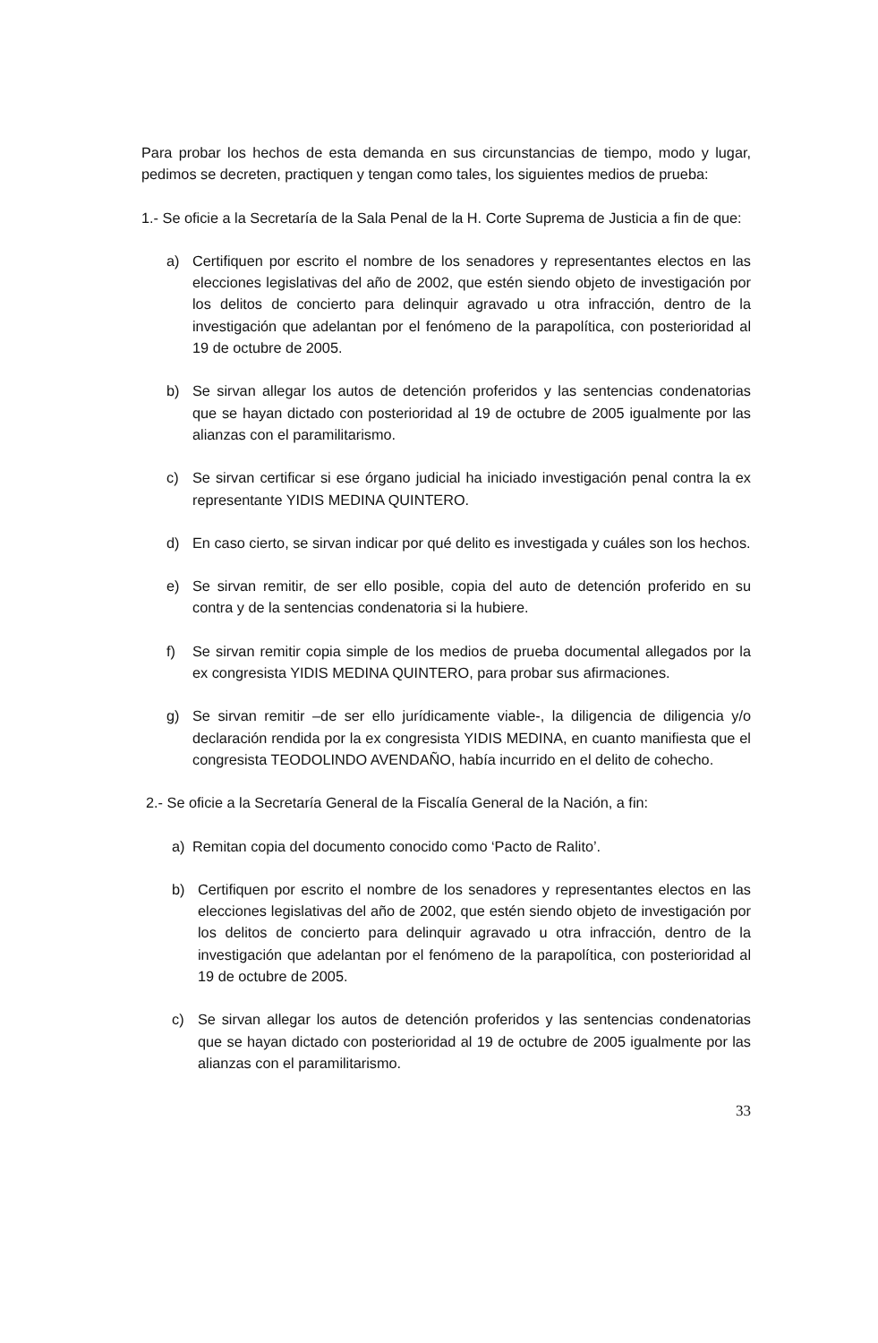Para probar los hechos de esta demanda en sus circunstancias de tiempo, modo y lugar, pedimos se decreten, practiquen y tengan como tales, los siguientes medios de prueba:
1.- Se oficie a la Secretaría de la Sala Penal de la H. Corte Suprema de Justicia a fin de que:
a) Certifiquen por escrito el nombre de los senadores y representantes electos en las elecciones legislativas del año de 2002, que estén siendo objeto de investigación por los delitos de concierto para delinquir agravado u otra infracción, dentro de la investigación que adelantan por el fenómeno de la parapolítica, con posterioridad al 19 de octubre de 2005.
b) Se sirvan allegar los autos de detención proferidos y las sentencias condenatorias que se hayan dictado con posterioridad al 19 de octubre de 2005 igualmente por las alianzas con el paramilitarismo.
c) Se sirvan certificar si ese órgano judicial ha iniciado investigación penal contra la ex representante YIDIS MEDINA QUINTERO.
d) En caso cierto, se sirvan indicar por qué delito es investigada y cuáles son los hechos.
e) Se sirvan remitir, de ser ello posible, copia del auto de detención proferido en su contra y de la sentencias condenatoria si la hubiere.
f) Se sirvan remitir copia simple de los medios de prueba documental allegados por la ex congresista YIDIS MEDINA QUINTERO, para probar sus afirmaciones.
g) Se sirvan remitir –de ser ello jurídicamente viable-, la diligencia de diligencia y/o declaración rendida por la ex congresista YIDIS MEDINA, en cuanto manifiesta que el congresista TEODOLINDO AVENDAÑO, había incurrido en el delito de cohecho.
2.- Se oficie a la Secretaría General de la Fiscalía General de la Nación, a fin:
a) Remitan copia del documento conocido como ‘Pacto de Ralito’.
b) Certifiquen por escrito el nombre de los senadores y representantes electos en las elecciones legislativas del año de 2002, que estén siendo objeto de investigación por los delitos de concierto para delinquir agravado u otra infracción, dentro de la investigación que adelantan por el fenómeno de la parapolítica, con posterioridad al 19 de octubre de 2005.
c) Se sirvan allegar los autos de detención proferidos y las sentencias condenatorias que se hayan dictado con posterioridad al 19 de octubre de 2005 igualmente por las alianzas con el paramilitarismo.
33